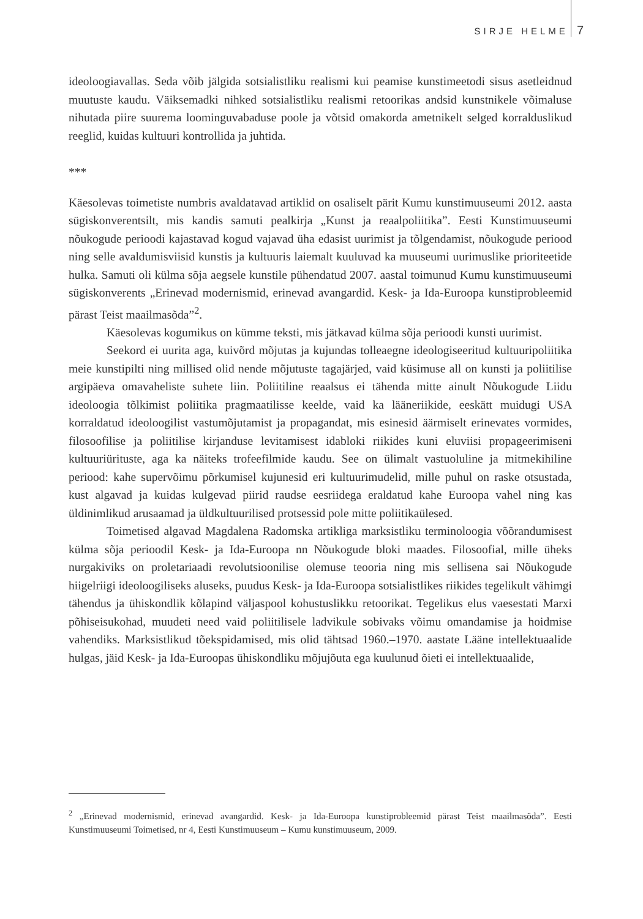SIRJE HELME 7
ideoloogiavallas. Seda võib jälgida sotsialistliku realismi kui peamise kunstimeetodi sisus asetleidnud muutuste kaudu. Väiksemadki nihked sotsialistliku realismi retoorikas andsid kunstnikele võimaluse nihutada piire suurema loominguvabaduse poole ja võtsid omakorda ametnikelt selged korralduslikud reeglid, kuidas kultuuri kontrollida ja juhtida.
***
Käesolevas toimetiste numbris avaldatavad artiklid on osaliselt pärit Kumu kunstimuuseumi 2012. aasta sügiskonverentsilt, mis kandis samuti pealkirja „Kunst ja reaalpoliitika”. Eesti Kunstimuuseumi nõukogude perioodi kajastavad kogud vajavad üha edasist uurimist ja tõlgendamist, nõukogude periood ning selle avaldumisviisid kunstis ja kultuuris laiemalt kuuluvad ka muuseumi uurimuslike prioriteetide hulka. Samuti oli külma sõja aegsele kunstile pühendatud 2007. aastal toimunud Kumu kunstimuuseumi sügiskonverents „Erinevad modernismid, erinevad avangardid. Kesk- ja Ida-Euroopa kunstiprobleemid pärast Teist maailmasõda”<sup>2</sup>.
Käesolevas kogumikus on kümme teksti, mis jätkavad külma sõja perioodi kunsti uurimist.
Seekord ei uurita aga, kuivõrd mõjutas ja kujundas tolleaegne ideologiseeritud kultuuripoliitika meie kunstipilti ning millised olid nende mõjutuste tagajärjed, vaid küsimuse all on kunsti ja poliitilise argipäeva omavaheliste suhete liin. Poliitiline reaalsus ei tähenda mitte ainult Nõukogude Liidu ideoloogia tõlkimist poliitika pragmaatilisse keelde, vaid ka lääneriikide, eeskätt muidugi USA korraldatud ideoloogilist vastumõjutamist ja propagandat, mis esinesid äärmiselt erinevates vormides, filosoofilise ja poliitilise kirjanduse levitamisest idabloki riikides kuni eluviisi propageerimiseni kultuuriürituste, aga ka näiteks trofeefilmide kaudu. See on ülimalt vastuoluline ja mitmekihiline periood: kahe supervõimu põrkumisel kujunesid eri kultuurimudelid, mille puhul on raske otsustada, kust algavad ja kuidas kulgevad piirid raudse eesriidega eraldatud kahe Euroopa vahel ning kas üldinimlikud arusaamad ja üldkultuurilised protsessid pole mitte poliitikaülesed.
Toimetised algavad Magdalena Radomska artikliga marksistliku terminoloogia võõrandumisest külma sõja perioodil Kesk- ja Ida-Euroopa nn Nõukogude bloki maades. Filosoofial, mille üheks nurgakiviks on proletariaadi revolutsioonilise olemuse teooria ning mis sellisena sai Nõukogude hiigelriigi ideoloogiliseks aluseks, puudus Kesk- ja Ida-Euroopa sotsialistlikes riikides tegelikult vähimgi tähendus ja ühiskondlik kõlapind väljaspool kohustuslikku retoorikat. Tegelikus elus vaesestati Marxi põhiseisukohad, muudeti need vaid poliitilisele ladvikule sobivaks võimu omandamise ja hoidmise vahendiks. Marksistlikud tõekspidamised, mis olid tähtsad 1960.–1970. aastate Lääne intellektuaalide hulgas, jäid Kesk- ja Ida-Euroopas ühiskondliku mõjujõuta ega kuulunud õieti ei intellektuaalide,
<sup>2</sup> „Erinevad modernismid, erinevad avangardid. Kesk- ja Ida-Euroopa kunstiprobleemid pärast Teist maailmasõda”. Eesti Kunstimuuseumi Toimetised, nr 4, Eesti Kunstimuuseum – Kumu kunstimuuseum, 2009.